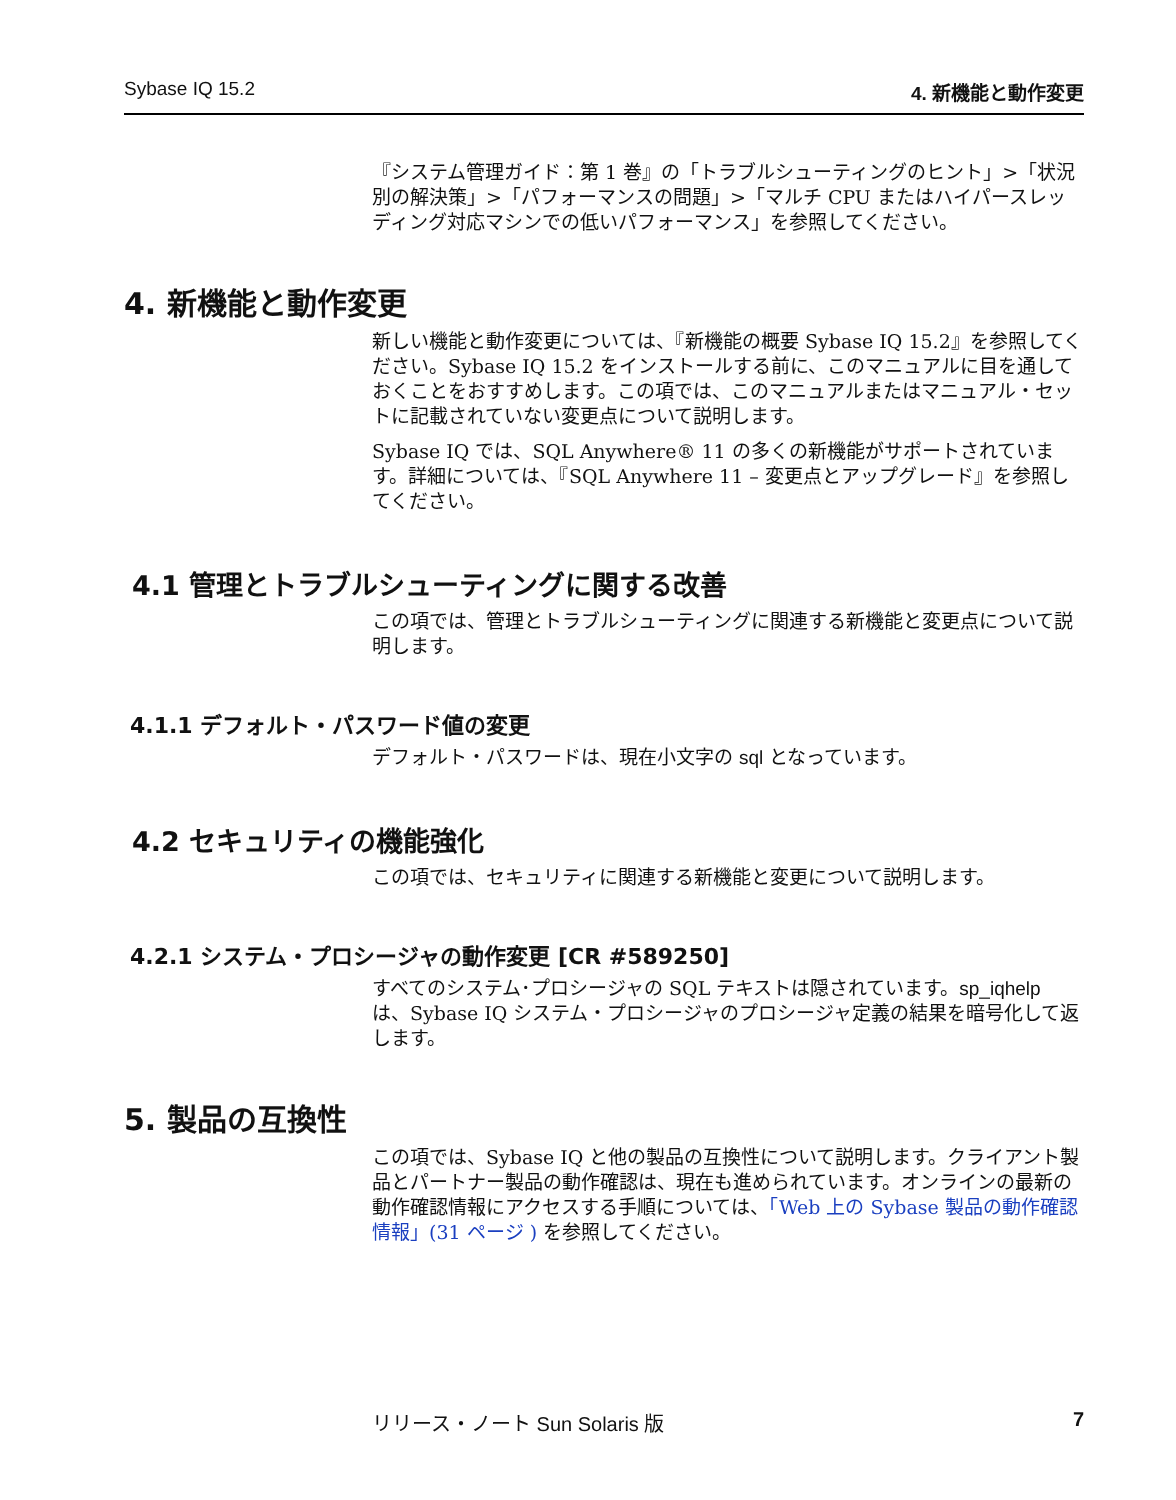Sybase IQ 15.2 4. 新機能と動作変更
『システム管理ガイド：第 1 巻』の「トラブルシューティングのヒント」>「状況別の解決策」>「パフォーマンスの問題」>「マルチ CPU またはハイパースレッディング対応マシンでの低いパフォーマンス」を参照してください。
4. 新機能と動作変更
新しい機能と動作変更については、『新機能の概要 Sybase IQ 15.2』を参照してください。Sybase IQ 15.2 をインストールする前に、このマニュアルに目を通しておくことをおすすめします。この項では、このマニュアルまたはマニュアル・セットに記載されていない変更点について説明します。
Sybase IQ では、SQL Anywhere® 11 の多くの新機能がサポートされています。詳細については、『SQL Anywhere 11 – 変更点とアップグレード』を参照してください。
4.1 管理とトラブルシューティングに関する改善
この項では、管理とトラブルシューティングに関連する新機能と変更点について説明します。
4.1.1 デフォルト・パスワード値の変更
デフォルト・パスワードは、現在小文字の sql となっています。
4.2 セキュリティの機能強化
この項では、セキュリティに関連する新機能と変更について説明します。
4.2.1 システム・プロシージャの動作変更 [CR #589250]
すべてのシステム･プロシージャの SQL テキストは隠されています。sp_iqhelp は、Sybase IQ システム・プロシージャのプロシージャ定義の結果を暗号化して返します。
5. 製品の互換性
この項では、Sybase IQ と他の製品の互換性について説明します。クライアント製品とパートナー製品の動作確認は、現在も進められています。オンラインの最新の動作確認情報にアクセスする手順については、「Web 上の Sybase 製品の動作確認情報」(31 ページ ) を参照してください。
リリース・ノート Sun Solaris 版 7